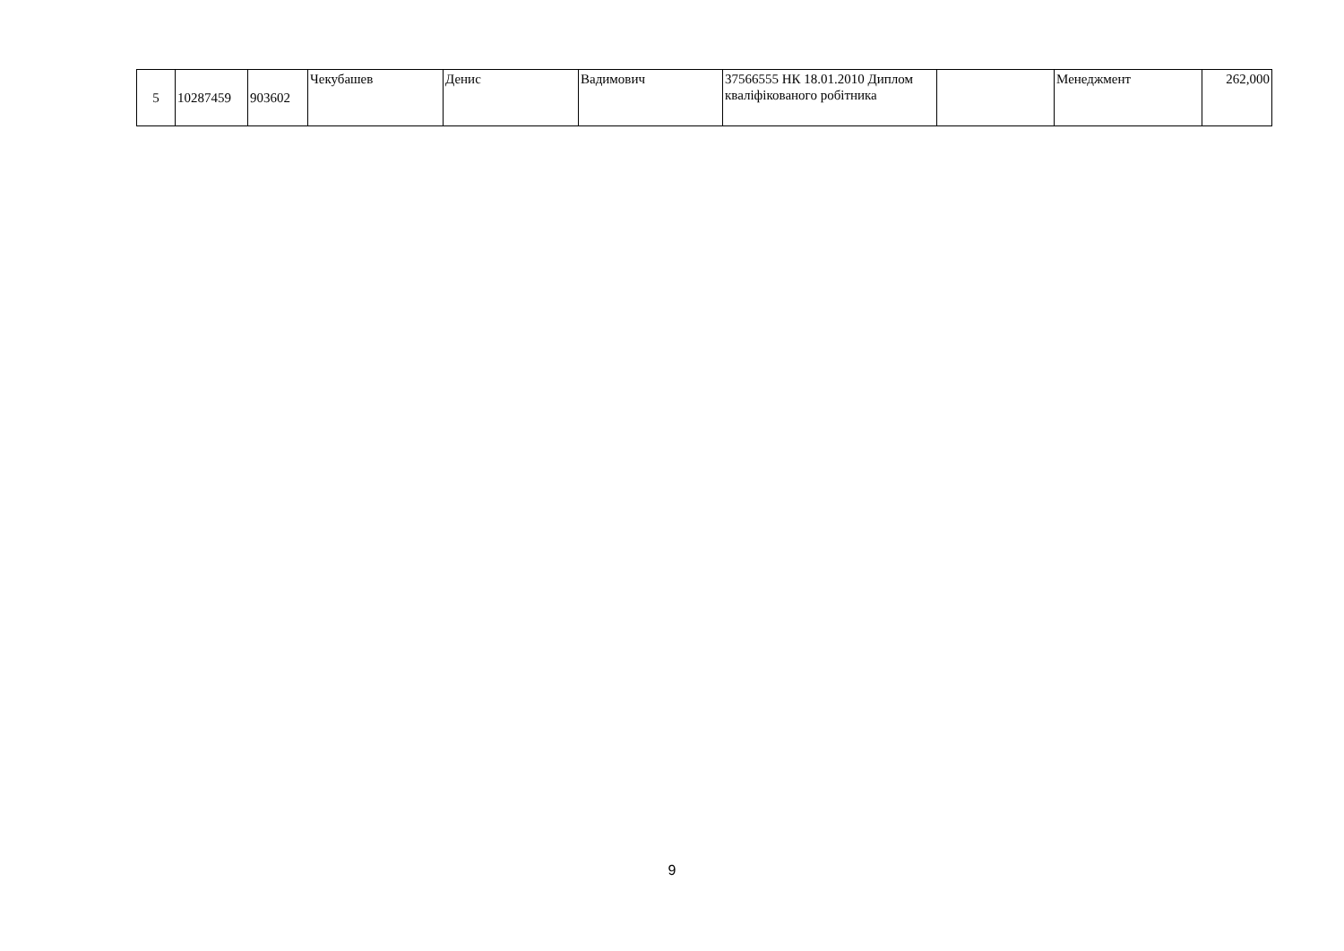| 5 | 10287459 | 903602 | Чекубашев | Денис | Вадимович | 37566555 НК 18.01.2010 Диплом кваліфікованого робітника | | Менеджмент | 262,000 |
9